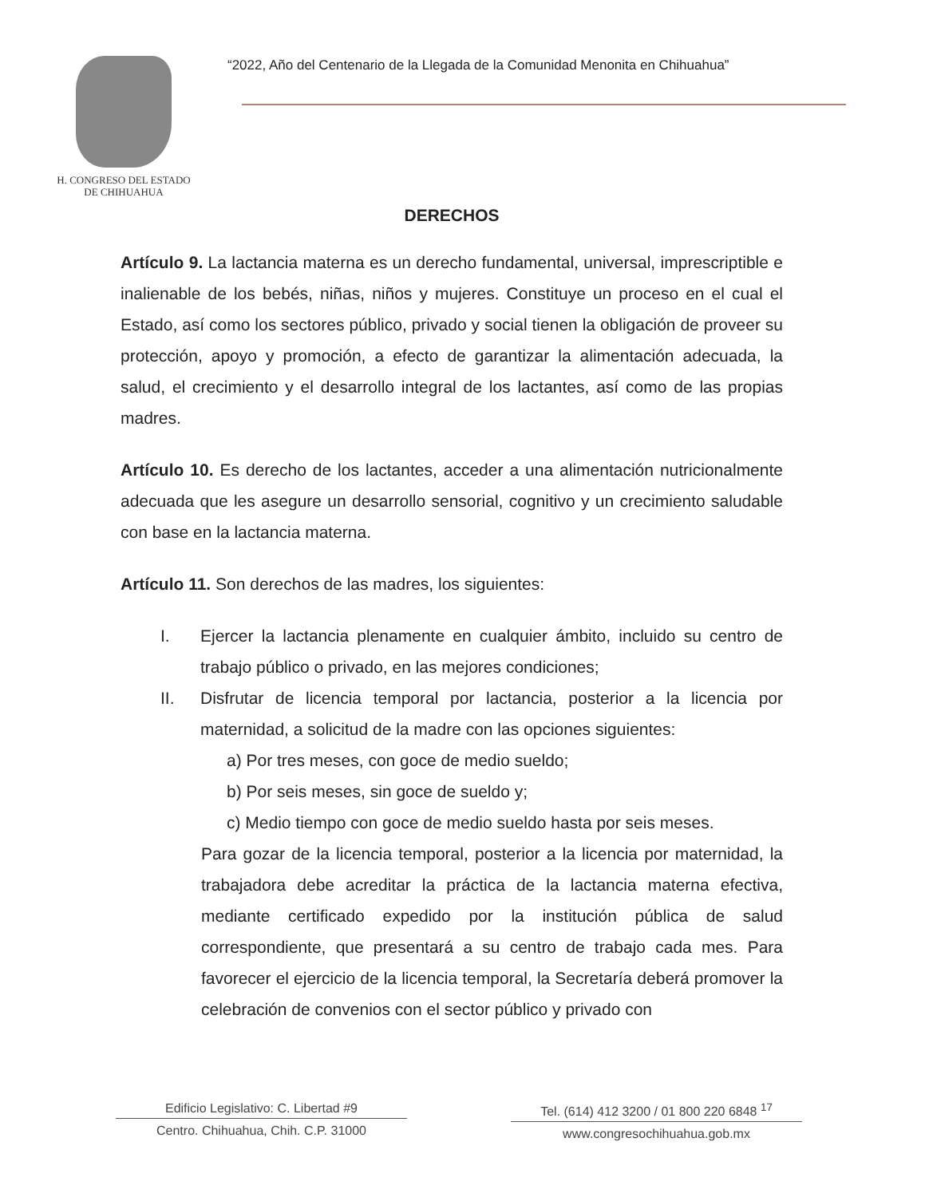H. CONGRESO DEL ESTADO
DE CHIHUAHUA
“2022, Año del Centenario de la Llegada de la Comunidad Menonita en Chihuahua”
DERECHOS
Artículo 9. La lactancia materna es un derecho fundamental, universal, imprescriptible e inalienable de los bebés, niñas, niños y mujeres. Constituye un proceso en el cual el Estado, así como los sectores público, privado y social tienen la obligación de proveer su protección, apoyo y promoción, a efecto de garantizar la alimentación adecuada, la salud, el crecimiento y el desarrollo integral de los lactantes, así como de las propias madres.
Artículo 10. Es derecho de los lactantes, acceder a una alimentación nutricionalmente adecuada que les asegure un desarrollo sensorial, cognitivo y un crecimiento saludable con base en la lactancia materna.
Artículo 11. Son derechos de las madres, los siguientes:
I. Ejercer la lactancia plenamente en cualquier ámbito, incluido su centro de trabajo público o privado, en las mejores condiciones;
II. Disfrutar de licencia temporal por lactancia, posterior a la licencia por maternidad, a solicitud de la madre con las opciones siguientes:
a) Por tres meses, con goce de medio sueldo;
b) Por seis meses, sin goce de sueldo y;
c) Medio tiempo con goce de medio sueldo hasta por seis meses.
Para gozar de la licencia temporal, posterior a la licencia por maternidad, la trabajadora debe acreditar la práctica de la lactancia materna efectiva, mediante certificado expedido por la institución pública de salud correspondiente, que presentará a su centro de trabajo cada mes. Para favorecer el ejercicio de la licencia temporal, la Secretaría deberá promover la celebración de convenios con el sector público y privado con
Edificio Legislativo: C. Libertad #9
Centro. Chihuahua, Chih. C.P. 31000
Tel. (614) 412 3200 / 01 800 220 6848 <sup>17</sup>
www.congresochihuahua.gob.mx